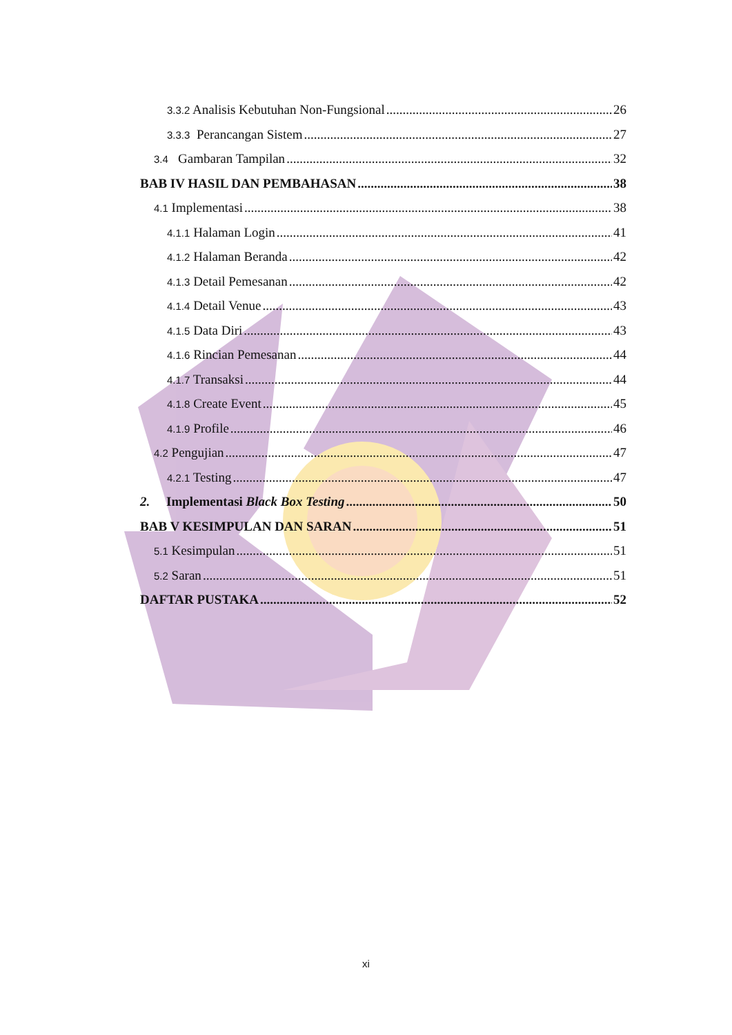3.3.2 Analisis Kebutuhan Non-Fungsional 26
3.3.3 Perancangan Sistem 27
3.4 Gambaran Tampilan 32
BAB IV HASIL DAN PEMBAHASAN 38
4.1 Implementasi 38
4.1.1 Halaman Login 41
4.1.2 Halaman Beranda 42
4.1.3 Detail Pemesanan 42
4.1.4 Detail Venue 43
4.1.5 Data Diri 43
4.1.6 Rincian Pemesanan 44
4.1.7 Transaksi 44
4.1.8 Create Event 45
4.1.9 Profile 46
4.2 Pengujian 47
4.2.1 Testing 47
2. Implementasi Black Box Testing 50
BAB V KESIMPULAN DAN SARAN 51
5.1 Kesimpulan 51
5.2 Saran 51
DAFTAR PUSTAKA 52
xi